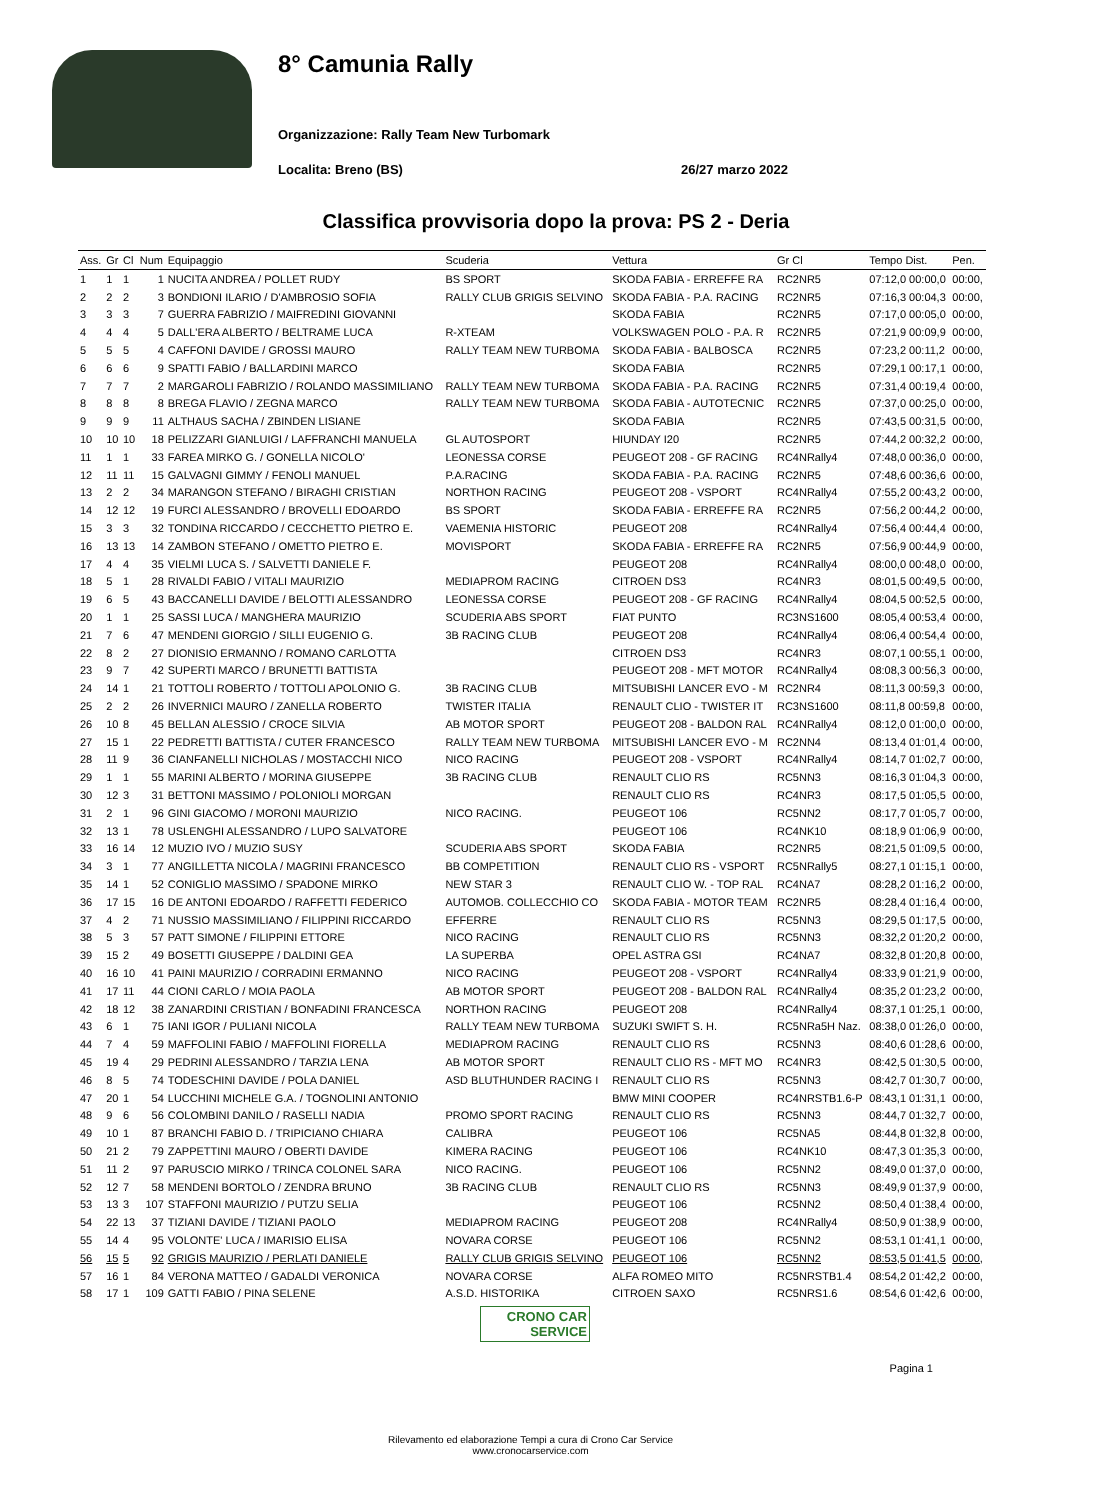8° Camunia Rally
Organizzazione: Rally Team New Turbomark
Localita: Breno (BS) 26/27 marzo 2022
Classifica provvisoria dopo la prova: PS 2 - Deria
| Ass. | Gr | Cl | Num | Equipaggio | Scuderia | Vettura | Gr Cl | Tempo Dist. | Pen. |
| --- | --- | --- | --- | --- | --- | --- | --- | --- | --- |
| 1 | 1 | 1 | 1 | NUCITA ANDREA / POLLET RUDY | BS SPORT | SKODA FABIA - ERREFFE RA | RC2NR5 | 07:12,0 00:00,0 | 00:00, |
| 2 | 2 | 2 | 3 | BONDIONI ILARIO / D'AMBROSIO SOFIA | RALLY CLUB GRIGIS SELVINO | SKODA FABIA - P.A. RACING | RC2NR5 | 07:16,3 00:04,3 | 00:00, |
| 3 | 3 | 3 | 7 | GUERRA FABRIZIO / MAIFREDINI GIOVANNI | | SKODA FABIA | RC2NR5 | 07:17,0 00:05,0 | 00:00, |
| 4 | 4 | 4 | 5 | DALL'ERA ALBERTO / BELTRAME LUCA | R-XTEAM | VOLKSWAGEN POLO - P.A. R | RC2NR5 | 07:21,9 00:09,9 | 00:00, |
| 5 | 5 | 5 | 4 | CAFFONI DAVIDE / GROSSI MAURO | RALLY TEAM NEW TURBOMA | SKODA FABIA - BALBOSCA | RC2NR5 | 07:23,2 00:11,2 | 00:00, |
| 6 | 6 | 6 | 9 | SPATTI FABIO / BALLARDINI MARCO | | SKODA FABIA | RC2NR5 | 07:29,1 00:17,1 | 00:00, |
| 7 | 7 | 7 | 2 | MARGAROLI FABRIZIO / ROLANDO MASSIMILIANO | RALLY TEAM NEW TURBOMA | SKODA FABIA - P.A. RACING | RC2NR5 | 07:31,4 00:19,4 | 00:00, |
| 8 | 8 | 8 | 8 | BREGA FLAVIO / ZEGNA MARCO | RALLY TEAM NEW TURBOMA | SKODA FABIA - AUTOTECNIC | RC2NR5 | 07:37,0 00:25,0 | 00:00, |
| 9 | 9 | 9 | 11 | ALTHAUS SACHA / ZBINDEN LISIANE | | SKODA FABIA | RC2NR5 | 07:43,5 00:31,5 | 00:00, |
| 10 | 10 | 10 | 18 | PELIZZARI GIANLUIGI / LAFFRANCHI MANUELA | GL AUTOSPORT | HIUNDAY I20 | RC2NR5 | 07:44,2 00:32,2 | 00:00, |
| 11 | 1 | 1 | 33 | FAREA MIRKO G. / GONELLA NICOLO' | LEONESSA CORSE | PEUGEOT 208 - GF RACING | RC4NRally4 | 07:48,0 00:36,0 | 00:00, |
| 12 | 11 | 11 | 15 | GALVAGNI GIMMY / FENOLI MANUEL | P.A.RACING | SKODA FABIA - P.A. RACING | RC2NR5 | 07:48,6 00:36,6 | 00:00, |
| 13 | 2 | 2 | 34 | MARANGON STEFANO / BIRAGHI CRISTIAN | NORTHON RACING | PEUGEOT 208 - VSPORT | RC4NRally4 | 07:55,2 00:43,2 | 00:00, |
| 14 | 12 | 12 | 19 | FURCI ALESSANDRO / BROVELLI EDOARDO | BS SPORT | SKODA FABIA - ERREFFE RA | RC2NR5 | 07:56,2 00:44,2 | 00:00, |
| 15 | 3 | 3 | 32 | TONDINA RICCARDO / CECCHETTO PIETRO E. | VAEMENIA HISTORIC | PEUGEOT 208 | RC4NRally4 | 07:56,4 00:44,4 | 00:00, |
| 16 | 13 | 13 | 14 | ZAMBON STEFANO / OMETTO PIETRO E. | MOVISPORT | SKODA FABIA - ERREFFE RA | RC2NR5 | 07:56,9 00:44,9 | 00:00, |
| 17 | 4 | 4 | 35 | VIELMI LUCA S. / SALVETTI DANIELE F. | | PEUGEOT 208 | RC4NRally4 | 08:00,0 00:48,0 | 00:00, |
| 18 | 5 | 1 | 28 | RIVALDI FABIO / VITALI MAURIZIO | MEDIAPROM RACING | CITROEN DS3 | RC4NR3 | 08:01,5 00:49,5 | 00:00, |
| 19 | 6 | 5 | 43 | BACCANELLI DAVIDE / BELOTTI ALESSANDRO | LEONESSA CORSE | PEUGEOT 208 - GF RACING | RC4NRally4 | 08:04,5 00:52,5 | 00:00, |
| 20 | 1 | 1 | 25 | SASSI LUCA / MANGHERA MAURIZIO | SCUDERIA ABS SPORT | FIAT PUNTO | RC3NS1600 | 08:05,4 00:53,4 | 00:00, |
| 21 | 7 | 6 | 47 | MENDENI GIORGIO / SILLI EUGENIO G. | 3B RACING CLUB | PEUGEOT 208 | RC4NRally4 | 08:06,4 00:54,4 | 00:00, |
| 22 | 8 | 2 | 27 | DIONISIO ERMANNO / ROMANO CARLOTTA | | CITROEN DS3 | RC4NR3 | 08:07,1 00:55,1 | 00:00, |
| 23 | 9 | 7 | 42 | SUPERTI MARCO / BRUNETTI BATTISTA | | PEUGEOT 208 - MFT MOTOR | RC4NRally4 | 08:08,3 00:56,3 | 00:00, |
| 24 | 14 | 1 | 21 | TOTTOLI ROBERTO / TOTTOLI APOLONIO G. | 3B RACING CLUB | MITSUBISHI LANCER EVO - M | RC2NR4 | 08:11,3 00:59,3 | 00:00, |
| 25 | 2 | 2 | 26 | INVERNICI MAURO / ZANELLA ROBERTO | TWISTER ITALIA | RENAULT CLIO - TWISTER IT | RC3NS1600 | 08:11,8 00:59,8 | 00:00, |
| 26 | 10 | 8 | 45 | BELLAN ALESSIO / CROCE SILVIA | AB MOTOR SPORT | PEUGEOT 208 - BALDON RAL | RC4NRally4 | 08:12,0 01:00,0 | 00:00, |
| 27 | 15 | 1 | 22 | PEDRETTI BATTISTA / CUTER FRANCESCO | RALLY TEAM NEW TURBOMA | MITSUBISHI LANCER EVO - M | RC2NN4 | 08:13,4 01:01,4 | 00:00, |
| 28 | 11 | 9 | 36 | CIANFANELLI NICHOLAS / MOSTACCHI NICO | NICO RACING | PEUGEOT 208 - VSPORT | RC4NRally4 | 08:14,7 01:02,7 | 00:00, |
| 29 | 1 | 1 | 55 | MARINI ALBERTO / MORINA GIUSEPPE | 3B RACING CLUB | RENAULT CLIO RS | RC5NN3 | 08:16,3 01:04,3 | 00:00, |
| 30 | 12 | 3 | 31 | BETTONI MASSIMO / POLONIOLI MORGAN | | RENAULT CLIO RS | RC4NR3 | 08:17,5 01:05,5 | 00:00, |
| 31 | 2 | 1 | 96 | GINI GIACOMO / MORONI MAURIZIO | NICO RACING. | PEUGEOT 106 | RC5NN2 | 08:17,7 01:05,7 | 00:00, |
| 32 | 13 | 1 | 78 | USLENGHI ALESSANDRO / LUPO SALVATORE | | PEUGEOT 106 | RC4NK10 | 08:18,9 01:06,9 | 00:00, |
| 33 | 16 | 14 | 12 | MUZIO IVO / MUZIO SUSY | SCUDERIA ABS SPORT | SKODA FABIA | RC2NR5 | 08:21,5 01:09,5 | 00:00, |
| 34 | 3 | 1 | 77 | ANGILLETTA NICOLA / MAGRINI FRANCESCO | BB COMPETITION | RENAULT CLIO RS - VSPORT | RC5NRally5 | 08:27,1 01:15,1 | 00:00, |
| 35 | 14 | 1 | 52 | CONIGLIO MASSIMO / SPADONE MIRKO | NEW STAR 3 | RENAULT CLIO W. - TOP RAL | RC4NA7 | 08:28,2 01:16,2 | 00:00, |
| 36 | 17 | 15 | 16 | DE ANTONI EDOARDO / RAFFETTI FEDERICO | AUTOMOB. COLLECCHIO CO | SKODA FABIA - MOTOR TEAM | RC2NR5 | 08:28,4 01:16,4 | 00:00, |
| 37 | 4 | 2 | 71 | NUSSIO MASSIMILIANO / FILIPPINI RICCARDO | EFFERRE | RENAULT CLIO RS | RC5NN3 | 08:29,5 01:17,5 | 00:00, |
| 38 | 5 | 3 | 57 | PATT SIMONE / FILIPPINI ETTORE | NICO RACING | RENAULT CLIO RS | RC5NN3 | 08:32,2 01:20,2 | 00:00, |
| 39 | 15 | 2 | 49 | BOSETTI GIUSEPPE / DALDINI GEA | LA SUPERBA | OPEL ASTRA GSI | RC4NA7 | 08:32,8 01:20,8 | 00:00, |
| 40 | 16 | 10 | 41 | PAINI MAURIZIO / CORRADINI ERMANNO | NICO RACING | PEUGEOT 208 - VSPORT | RC4NRally4 | 08:33,9 01:21,9 | 00:00, |
| 41 | 17 | 11 | 44 | CIONI CARLO / MOIA PAOLA | AB MOTOR SPORT | PEUGEOT 208 - BALDON RAL | RC4NRally4 | 08:35,2 01:23,2 | 00:00, |
| 42 | 18 | 12 | 38 | ZANARDINI CRISTIAN / BONFADINI FRANCESCA | NORTHON RACING | PEUGEOT 208 | RC4NRally4 | 08:37,1 01:25,1 | 00:00, |
| 43 | 6 | 1 | 75 | IANI IGOR / PULIANI NICOLA | RALLY TEAM NEW TURBOMA | SUZUKI SWIFT S. H. | RC5NRa5H Naz. | 08:38,0 01:26,0 | 00:00, |
| 44 | 7 | 4 | 59 | MAFFOLINI FABIO / MAFFOLINI FIORELLA | MEDIAPROM RACING | RENAULT CLIO RS | RC5NN3 | 08:40,6 01:28,6 | 00:00, |
| 45 | 19 | 4 | 29 | PEDRINI ALESSANDRO / TARZIA LENA | AB MOTOR SPORT | RENAULT CLIO RS - MFT MO | RC4NR3 | 08:42,5 01:30,5 | 00:00, |
| 46 | 8 | 5 | 74 | TODESCHINI DAVIDE / POLA DANIEL | ASD BLUTHUNDER RACING I | RENAULT CLIO RS | RC5NN3 | 08:42,7 01:30,7 | 00:00, |
| 47 | 20 | 1 | 54 | LUCCHINI MICHELE G.A. / TOGNOLINI ANTONIO | | BMW MINI COOPER | RC4NRSTB1.6-P | 08:43,1 01:31,1 | 00:00, |
| 48 | 9 | 6 | 56 | COLOMBINI DANILO / RASELLI NADIA | PROMO SPORT RACING | RENAULT CLIO RS | RC5NN3 | 08:44,7 01:32,7 | 00:00, |
| 49 | 10 | 1 | 87 | BRANCHI FABIO D. / TRIPICIANO CHIARA | CALIBRA | PEUGEOT 106 | RC5NA5 | 08:44,8 01:32,8 | 00:00, |
| 50 | 21 | 2 | 79 | ZAPPETTINI MAURO / OBERTI DAVIDE | KIMERA RACING | PEUGEOT 106 | RC4NK10 | 08:47,3 01:35,3 | 00:00, |
| 51 | 11 | 2 | 97 | PARUSCIO MIRKO / TRINCA COLONEL SARA | NICO RACING. | PEUGEOT 106 | RC5NN2 | 08:49,0 01:37,0 | 00:00, |
| 52 | 12 | 7 | 58 | MENDENI BORTOLO / ZENDRA BRUNO | 3B RACING CLUB | RENAULT CLIO RS | RC5NN3 | 08:49,9 01:37,9 | 00:00, |
| 53 | 13 | 3 | 107 | STAFFONI MAURIZIO / PUTZU SELIA | | PEUGEOT 106 | RC5NN2 | 08:50,4 01:38,4 | 00:00, |
| 54 | 22 | 13 | 37 | TIZIANI DAVIDE / TIZIANI PAOLO | MEDIAPROM RACING | PEUGEOT 208 | RC4NRally4 | 08:50,9 01:38,9 | 00:00, |
| 55 | 14 | 4 | 95 | VOLONTE' LUCA / IMARISIO ELISA | NOVARA CORSE | PEUGEOT 106 | RC5NN2 | 08:53,1 01:41,1 | 00:00, |
| 56 | 15 | 5 | 92 | GRIGIS MAURIZIO / PERLATI DANIELE | RALLY CLUB GRIGIS SELVINO | PEUGEOT 106 | RC5NN2 | 08:53,5 01:41,5 | 00:00, |
| 57 | 16 | 1 | 84 | VERONA MATTEO / GADALDI VERONICA | NOVARA CORSE | ALFA ROMEO MITO | RC5NRSTB1.4 | 08:54,2 01:42,2 | 00:00, |
| 58 | 17 | 1 | 109 | GATTI FABIO / PINA SELENE | A.S.D. HISTORIKA | CITROEN SAXO | RC5NRS1.6 | 08:54,6 01:42,6 | 00:00, |
CRONO CAR SERVICE
Pagina 1
Rilevamento ed elaborazione Tempi a cura di Crono Car Service
www.cronocarservice.com